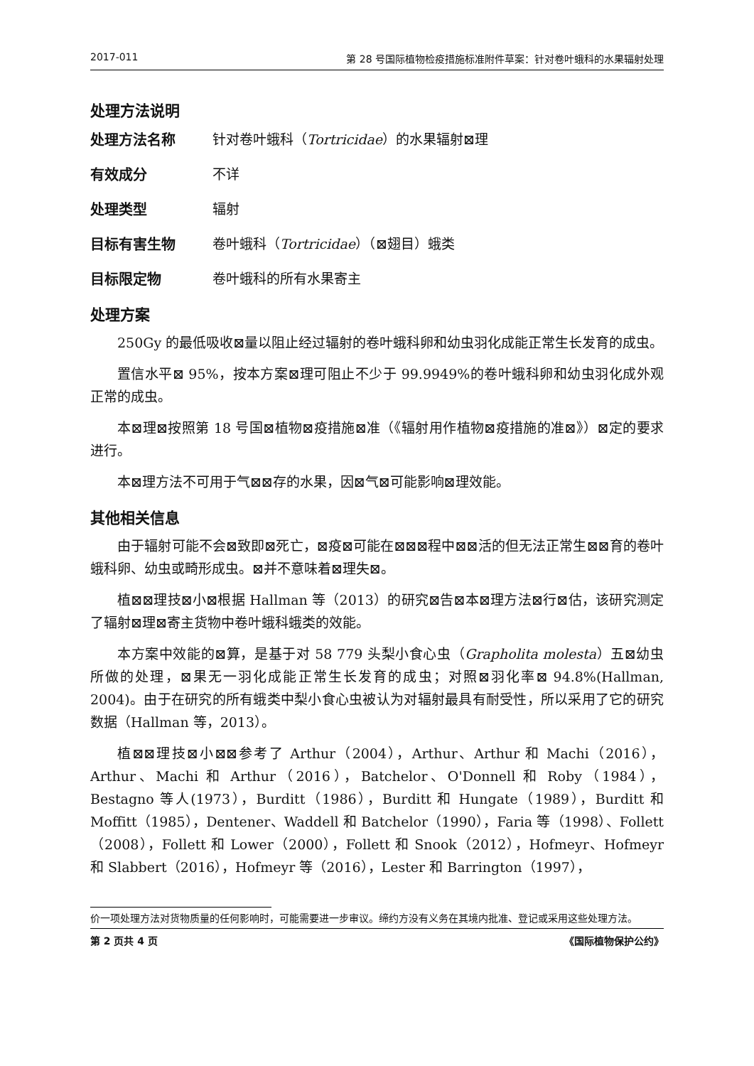2017-011 第 28 号国际植物检疫措施标准附件草案：针对卷叶蛾科的水果辐射处理
处理方法说明
处理方法名称 针对卷叶蛾科（Tortricidae）的水果辐射⊠理
有效成分 不详
处理类型 辐射
目标有害生物 卷叶蛾科（Tortricidae）（⊠翅目）蛾类
目标限定物 卷叶蛾科的所有水果寄主
处理方案
250Gy 的最低吸收⊠量以阻止经过辐射的卷叶蛾科卵和幼虫羽化成能正常生长发育的成虫。
置信水平⊠ 95%，按本方案⊠理可阻止不少于 99.9949%的卷叶蛾科卵和幼虫羽化成外观正常的成虫。
本⊠理⊠按照第 18 号国⊠植物⊠疫措施⊠准（《辐射用作植物⊠疫措施的准⊠》）⊠定的要求进行。
本⊠理方法不可用于气⊠⊠存的水果，因⊠气⊠可能影响⊠理效能。
其他相关信息
由于辐射可能不会⊠致即⊠死亡，⊠疫⊠可能在⊠⊠⊠程中⊠⊠活的但无法正常生⊠⊠育的卷叶蛾科卵、幼虫或畸形成虫。⊠并不意味着⊠理失⊠。
植⊠⊠理技⊠小⊠根据 Hallman 等（2013）的研究⊠告⊠本⊠理方法⊠行⊠估，该研究测定了辐射⊠理⊠寄主货物中卷叶蛾科蛾类的效能。
本方案中效能的⊠算，是基于对 58 779 头梨小食心虫（Grapholita molesta）五⊠幼虫所做的处理，⊠果无一羽化成能正常生长发育的成虫；对照⊠羽化率⊠ 94.8%(Hallman, 2004)。由于在研究的所有蛾类中梨小食心虫被认为对辐射最具有耐受性，所以采用了它的研究数据（Hallman 等，2013）。
植⊠⊠理技⊠小⊠⊠参考了 Arthur（2004），Arthur、Arthur 和 Machi（2016），Arthur、Machi 和 Arthur（2016），Batchelor、O'Donnell 和 Roby（1984），Bestagno 等人(1973），Burditt（1986），Burditt 和 Hungate（1989），Burditt 和 Moffitt（1985），Dentener、Waddell 和 Batchelor（1990），Faria 等（1998）、Follett（2008），Follett 和 Lower（2000），Follett 和 Snook（2012），Hofmeyr、Hofmeyr 和 Slabbert（2016），Hofmeyr 等（2016），Lester 和 Barrington（1997），
价一项处理方法对货物质量的任何影响时，可能需要进一步审议。缔约方没有义务在其境内批准、登记或采用这些处理方法。
第 2 页共 4 页 《国际植物保护公约》